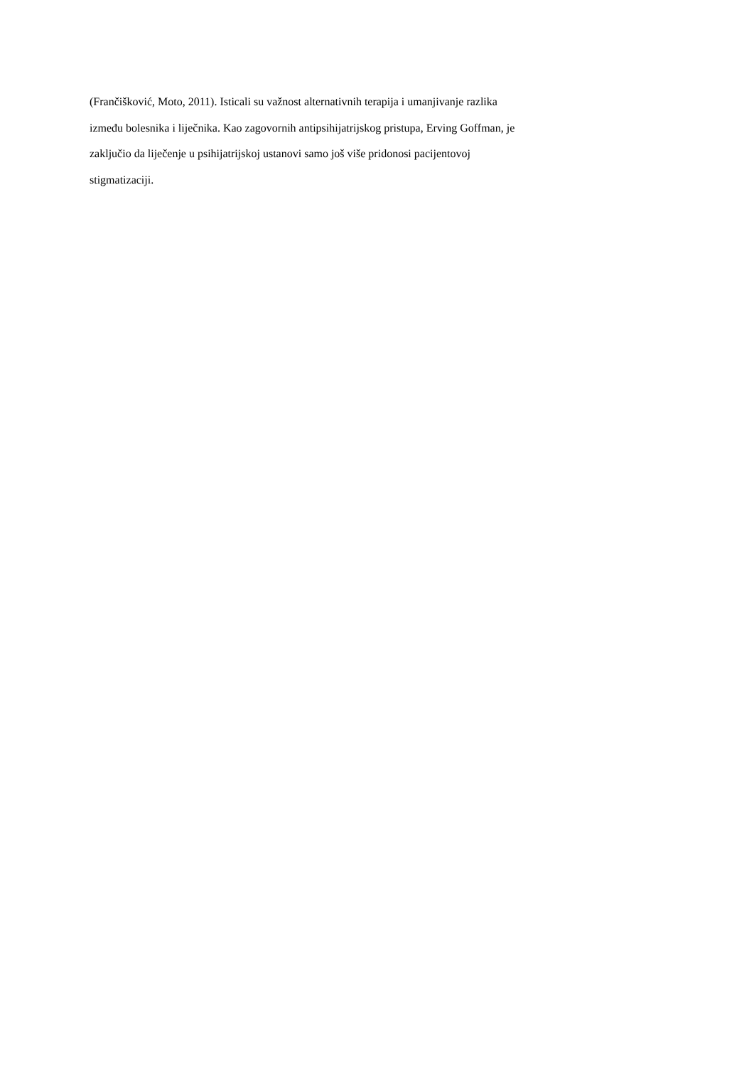(Frančišković, Moto, 2011). Isticali su važnost alternativnih terapija i umanjivanje razlika
između bolesnika i liječnika. Kao zagovornih antipsihijatrijskog pristupa, Erving Goffman, je
zaključio da liječenje u psihijatrijskoj ustanovi samo još više pridonosi pacijentovoj
stigmatizaciji.